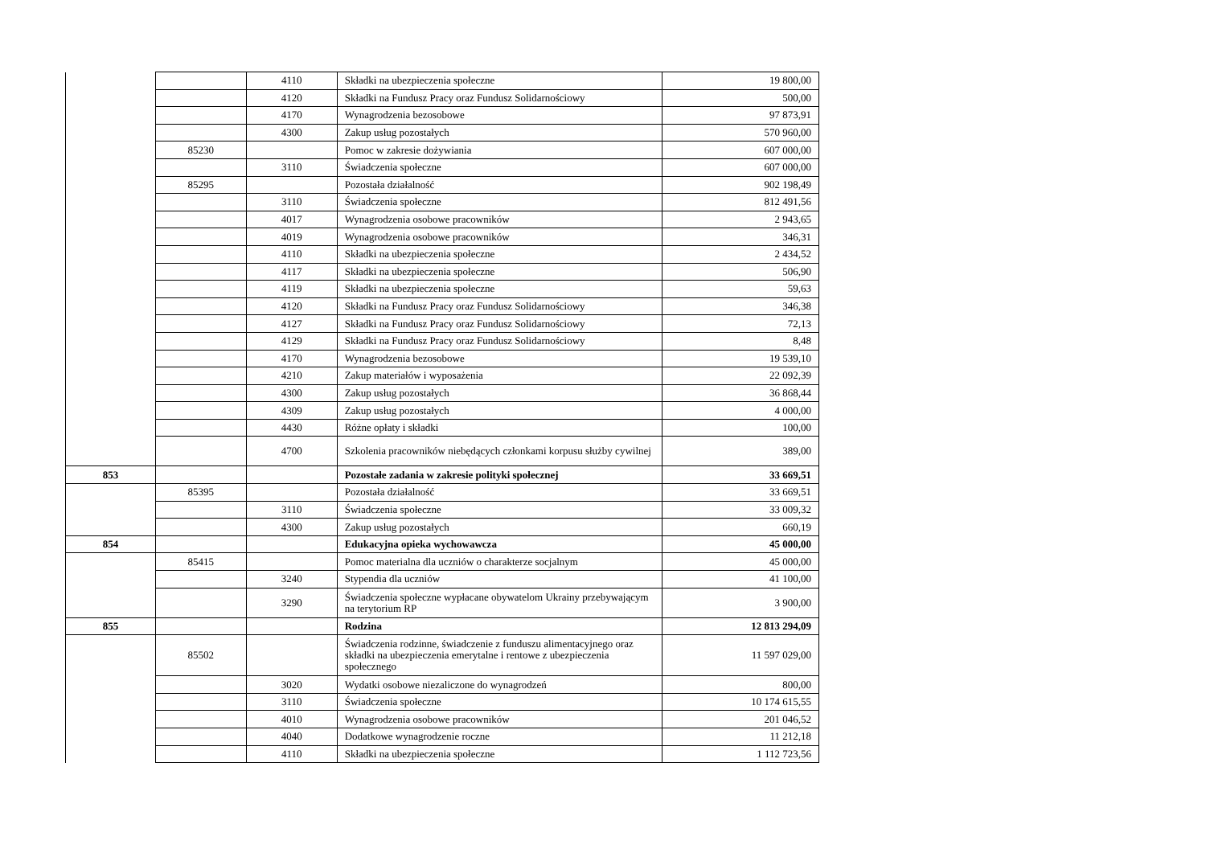| | | 4110 | Składki na ubezpieczenia społeczne | 19 800,00 |
| | | 4120 | Składki na Fundusz Pracy oraz Fundusz Solidarnościowy | 500,00 |
| | | 4170 | Wynagrodzenia bezosobowe | 97 873,91 |
| | | 4300 | Zakup usług pozostałych | 570 960,00 |
| | 85230 | | Pomoc w zakresie dożywiania | 607 000,00 |
| | | 3110 | Świadczenia społeczne | 607 000,00 |
| | 85295 | | Pozostała działalność | 902 198,49 |
| | | 3110 | Świadczenia społeczne | 812 491,56 |
| | | 4017 | Wynagrodzenia osobowe pracowników | 2 943,65 |
| | | 4019 | Wynagrodzenia osobowe pracowników | 346,31 |
| | | 4110 | Składki na ubezpieczenia społeczne | 2 434,52 |
| | | 4117 | Składki na ubezpieczenia społeczne | 506,90 |
| | | 4119 | Składki na ubezpieczenia społeczne | 59,63 |
| | | 4120 | Składki na Fundusz Pracy oraz Fundusz Solidarnościowy | 346,38 |
| | | 4127 | Składki na Fundusz Pracy oraz Fundusz Solidarnościowy | 72,13 |
| | | 4129 | Składki na Fundusz Pracy oraz Fundusz Solidarnościowy | 8,48 |
| | | 4170 | Wynagrodzenia bezosobowe | 19 539,10 |
| | | 4210 | Zakup materiałów i wyposażenia | 22 092,39 |
| | | 4300 | Zakup usług pozostałych | 36 868,44 |
| | | 4309 | Zakup usług pozostałych | 4 000,00 |
| | | 4430 | Różne opłaty i składki | 100,00 |
| | | 4700 | Szkolenia pracowników niebędących członkami korpusu służby cywilnej | 389,00 |
| 853 | | | Pozostałe zadania w zakresie polityki społecznej | 33 669,51 |
| | 85395 | | Pozostała działalność | 33 669,51 |
| | | 3110 | Świadczenia społeczne | 33 009,32 |
| | | 4300 | Zakup usług pozostałych | 660,19 |
| 854 | | | Edukacyjna opieka wychowawcza | 45 000,00 |
| | 85415 | | Pomoc materialna dla uczniów o charakterze socjalnym | 45 000,00 |
| | | 3240 | Stypendia dla uczniów | 41 100,00 |
| | | 3290 | Świadczenia społeczne wypłacane obywatelom Ukrainy przebywającym na terytorium RP | 3 900,00 |
| 855 | | | Rodzina | 12 813 294,09 |
| | 85502 | | Świadczenia rodzinne, świadczenie z funduszu alimentacyjnego oraz składki na ubezpieczenia emerytalne i rentowe z ubezpieczenia społecznego | 11 597 029,00 |
| | | 3020 | Wydatki osobowe niezaliczone do wynagrodzeń | 800,00 |
| | | 3110 | Świadczenia społeczne | 10 174 615,55 |
| | | 4010 | Wynagrodzenia osobowe pracowników | 201 046,52 |
| | | 4040 | Dodatkowe wynagrodzenie roczne | 11 212,18 |
| | | 4110 | Składki na ubezpieczenia społeczne | 1 112 723,56 |